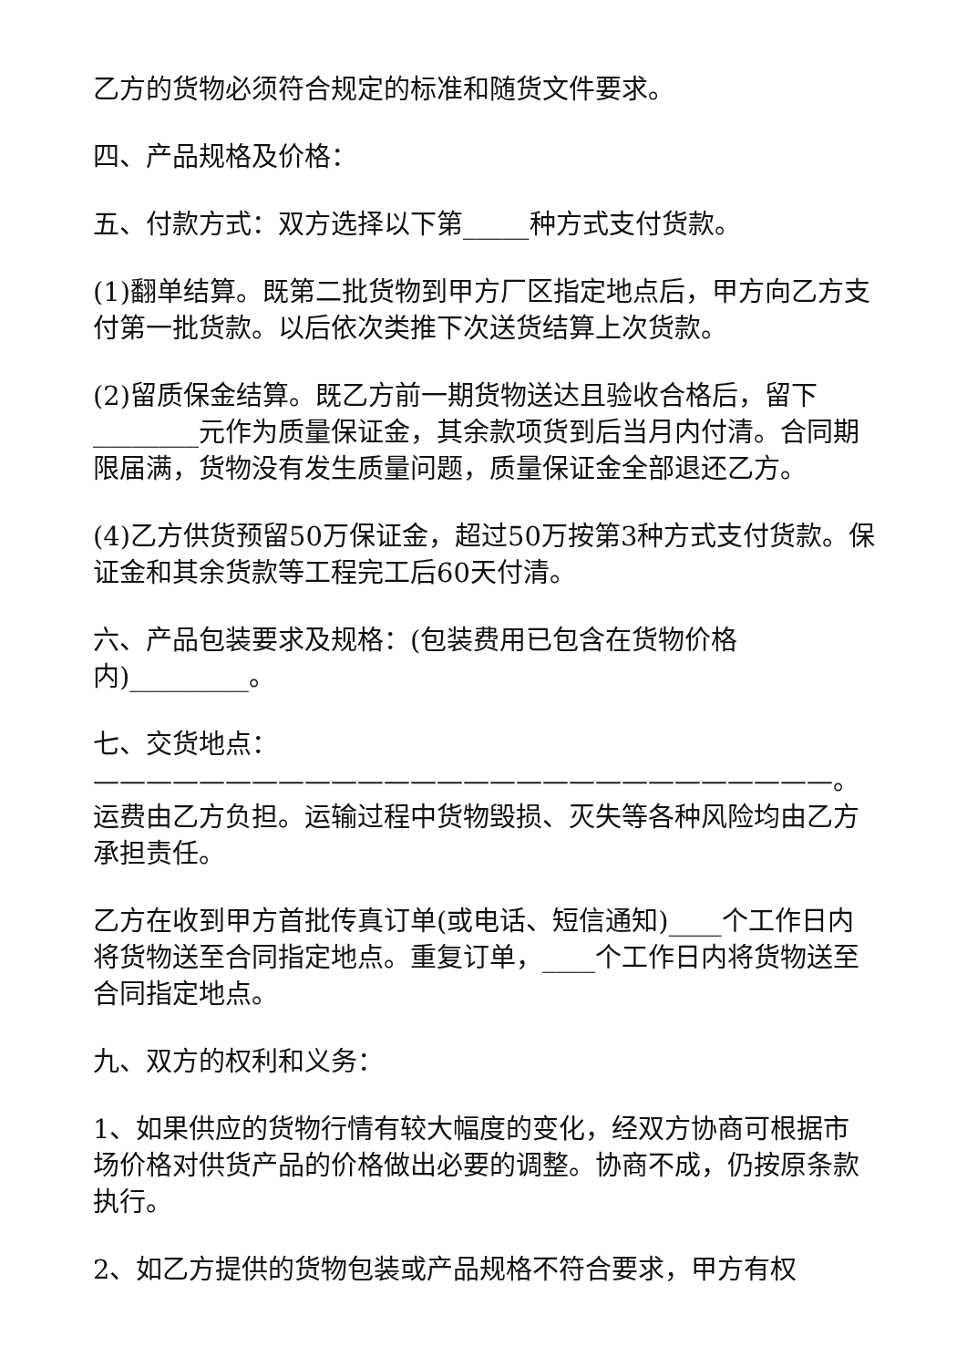乙方的货物必须符合规定的标准和随货文件要求。
四、产品规格及价格：
五、付款方式：双方选择以下第_____种方式支付货款。
(1)翻单结算。既第二批货物到甲方厂区指定地点后，甲方向乙方支付第一批货款。以后依次类推下次送货结算上次货款。
(2)留质保金结算。既乙方前一期货物送达且验收合格后，留下________元作为质量保证金，其余款项货到后当月内付清。合同期限届满，货物没有发生质量问题，质量保证金全部退还乙方。
(4)乙方供货预留50万保证金，超过50万按第3种方式支付货款。保证金和其余货款等工程完工后60天付清。
六、产品包装要求及规格：(包装费用已包含在货物价格内)_________。
七、交货地点：————————————————————————————。运费由乙方负担。运输过程中货物毁损、灭失等各种风险均由乙方承担责任。
乙方在收到甲方首批传真订单(或电话、短信通知)____个工作日内将货物送至合同指定地点。重复订单，____个工作日内将货物送至合同指定地点。
九、双方的权利和义务：
1、如果供应的货物行情有较大幅度的变化，经双方协商可根据市场价格对供货产品的价格做出必要的调整。协商不成，仍按原条款执行。
2、如乙方提供的货物包装或产品规格不符合要求，甲方有权